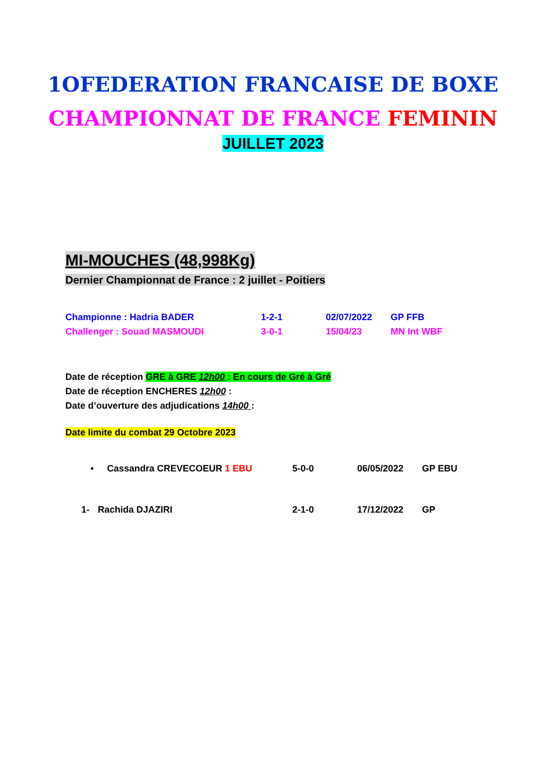1OFEDERATION FRANCAISE DE BOXE
CHAMPIONNAT DE FRANCE FEMININ
JUILLET 2023
MI-MOUCHES (48,998Kg)
Dernier Championnat de France : 2 juillet - Poitiers
Championne : Hadria BADER 1-2-1 02/07/2022 GP FFB
Challenger : Souad MASMOUDI 3-0-1 15/04/23 MN Int WBF
Date de réception GRE à GRE 12h00 : En cours de Gré à Gré
Date de réception ENCHERES 12h00 :
Date d’ouverture des adjudications 14h00 :
Date limite du combat 29 Octobre 2023
• Cassandra CREVECOEUR 1 EBU 5-0-0 06/05/2022 GP EBU
1- Rachida DJAZIRI 2-1-0 17/12/2022 GP